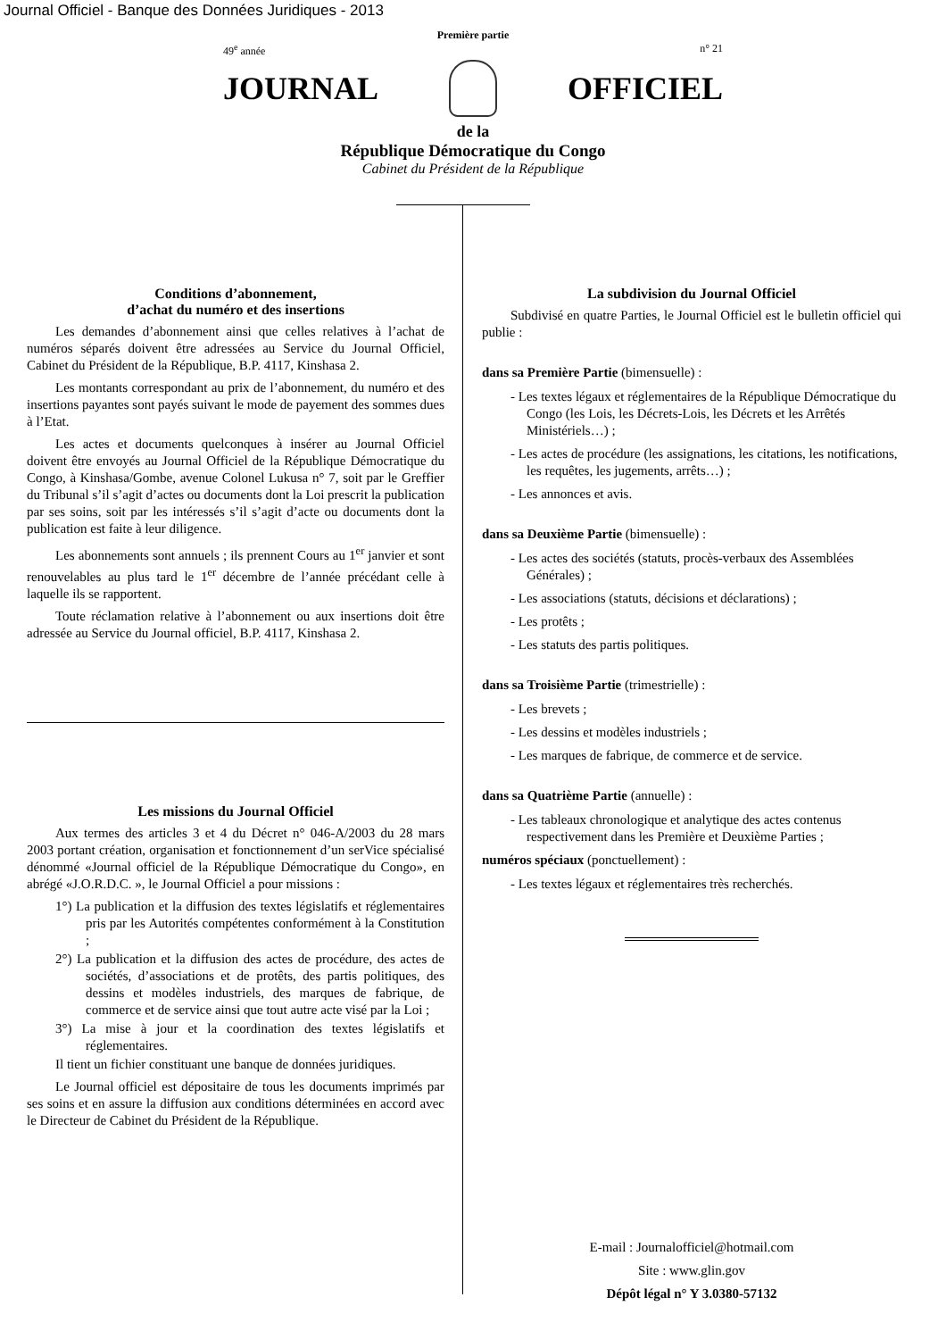Journal Officiel - Banque des Données Juridiques - 2013
Première partie
49<sup>e</sup> année n° 21
JOURNAL OFFICIEL
de la
République Démocratique du Congo
Cabinet du Président de la République
Conditions d’abonnement,
d’achat du numéro et des insertions
Les demandes d’abonnement ainsi que celles relatives à l’achat de numéros séparés doivent être adressées au Service du Journal Officiel, Cabinet du Président de la République, B.P. 4117, Kinshasa 2.
Les montants correspondant au prix de l’abonnement, du numéro et des insertions payantes sont payés suivant le mode de payement des sommes dues à l’Etat.
Les actes et documents quelconques à insérer au Journal Officiel doivent être envoyés au Journal Officiel de la République Démocratique du Congo, à Kinshasa/Gombe, avenue Colonel Lukusa n° 7, soit par le Greffier du Tribunal s’il s’agit d’actes ou documents dont la Loi prescrit la publication par ses soins, soit par les intéressés s’il s’agit d’acte ou documents dont la publication est faite à leur diligence.
Les abonnements sont annuels ; ils prennent Cours au 1<sup>er</sup> janvier et sont renouvelables au plus tard le 1<sup>er</sup> décembre de l’année précédant celle à laquelle ils se rapportent.
Toute réclamation relative à l’abonnement ou aux insertions doit être adressée au Service du Journal officiel, B.P. 4117, Kinshasa 2.
Les missions du Journal Officiel
Aux termes des articles 3 et 4 du Décret n° 046-A/2003 du 28 mars 2003 portant création, organisation et fonctionnement d’un serVice spécialisé dénommé «Journal officiel de la République Démocratique du Congo», en abrégé «J.O.R.D.C. », le Journal Officiel a pour missions :
1°) La publication et la diffusion des textes législatifs et réglementaires pris par les Autorités compétentes conformément à la Constitution ;
2°) La publication et la diffusion des actes de procédure, des actes de sociétés, d’associations et de protêts, des partis politiques, des dessins et modèles industriels, des marques de fabrique, de commerce et de service ainsi que tout autre acte visé par la Loi ;
3°) La mise à jour et la coordination des textes législatifs et réglementaires.
Il tient un fichier constituant une banque de données juridiques.
Le Journal officiel est dépositaire de tous les documents imprimés par ses soins et en assure la diffusion aux conditions déterminées en accord avec le Directeur de Cabinet du Président de la République.
La subdivision du Journal Officiel
Subdivisé en quatre Parties, le Journal Officiel est le bulletin officiel qui publie :
dans sa Première Partie (bimensuelle) :
- Les textes légaux et réglementaires de la République Démocratique du Congo (les Lois, les Décrets-Lois, les Décrets et les Arrêtés Ministériels…) ;
- Les actes de procédure (les assignations, les citations, les notifications, les requêtes, les jugements, arrêts…) ;
- Les annonces et avis.
dans sa Deuxième Partie (bimensuelle) :
- Les actes des sociétés (statuts, procès-verbaux des Assemblées Générales) ;
- Les associations (statuts, décisions et déclarations) ;
- Les protêts ;
- Les statuts des partis politiques.
dans sa Troisième Partie (trimestrielle) :
- Les brevets ;
- Les dessins et modèles industriels ;
- Les marques de fabrique, de commerce et de service.
dans sa Quatrième Partie (annuelle) :
- Les tableaux chronologique et analytique des actes contenus respectivement dans les Première et Deuxième Parties ;
numéros spéciaux (ponctuellement) :
- Les textes légaux et réglementaires très recherchés.
E-mail : Journalofficiel@hotmail.com
Site : www.glin.gov
Dépôt légal n° Y 3.0380-57132